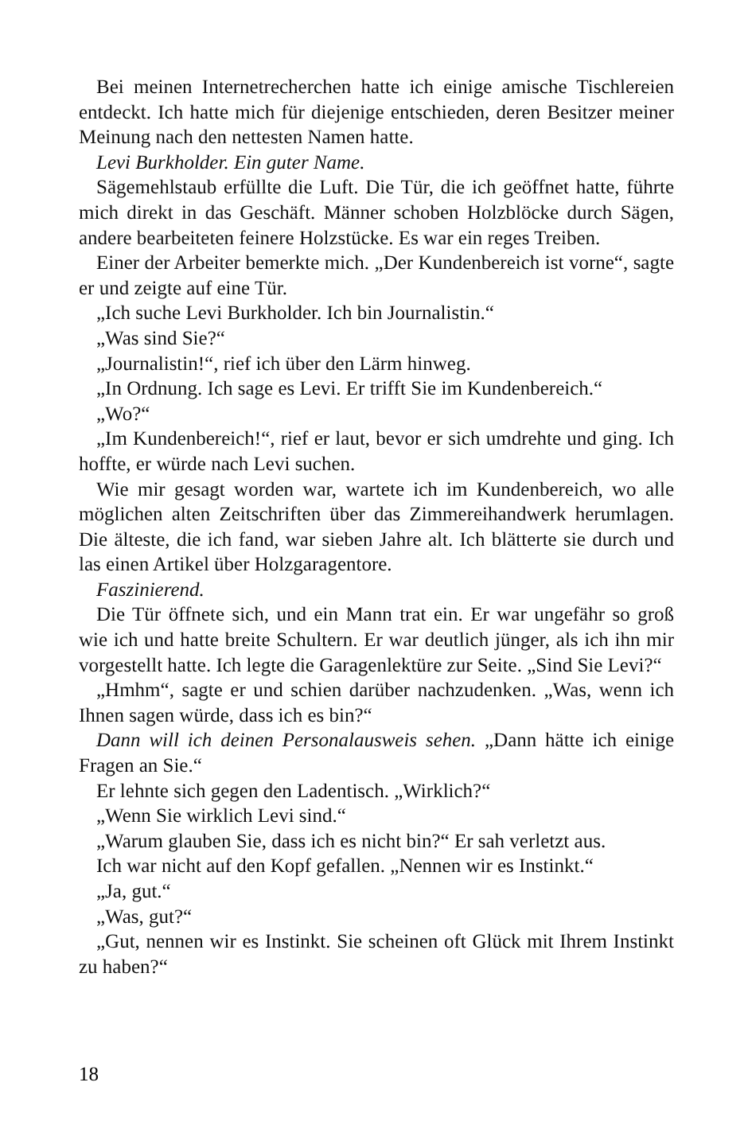Bei meinen Internetrecherchen hatte ich einige amische Tischlereien entdeckt. Ich hatte mich für diejenige entschieden, deren Besitzer meiner Meinung nach den nettesten Namen hatte.
Levi Burkholder. Ein guter Name.
Sägemehlstaub erfüllte die Luft. Die Tür, die ich geöffnet hatte, führte mich direkt in das Geschäft. Männer schoben Holzblöcke durch Sägen, andere bearbeiteten feinere Holzstücke. Es war ein reges Treiben.
Einer der Arbeiter bemerkte mich. „Der Kundenbereich ist vorne“, sagte er und zeigte auf eine Tür.
„Ich suche Levi Burkholder. Ich bin Journalistin.“
„Was sind Sie?“
„Journalistin!“, rief ich über den Lärm hinweg.
„In Ordnung. Ich sage es Levi. Er trifft Sie im Kundenbereich.“
„Wo?“
„Im Kundenbereich!“, rief er laut, bevor er sich umdrehte und ging. Ich hoffte, er würde nach Levi suchen.
Wie mir gesagt worden war, wartete ich im Kundenbereich, wo alle möglichen alten Zeitschriften über das Zimmereihandwerk herumlagen. Die älteste, die ich fand, war sieben Jahre alt. Ich blätterte sie durch und las einen Artikel über Holzgaragentore.
Faszinierend.
Die Tür öffnete sich, und ein Mann trat ein. Er war ungefähr so groß wie ich und hatte breite Schultern. Er war deutlich jünger, als ich ihn mir vorgestellt hatte. Ich legte die Garagenlektüre zur Seite. „Sind Sie Levi?“
„Hmhm“, sagte er und schien darüber nachzudenken. „Was, wenn ich Ihnen sagen würde, dass ich es bin?“
Dann will ich deinen Personalausweis sehen. „Dann hätte ich einige Fragen an Sie.“
Er lehnte sich gegen den Ladentisch. „Wirklich?“
„Wenn Sie wirklich Levi sind.“
„Warum glauben Sie, dass ich es nicht bin?“ Er sah verletzt aus.
Ich war nicht auf den Kopf gefallen. „Nennen wir es Instinkt.“
„Ja, gut.“
„Was, gut?“
„Gut, nennen wir es Instinkt. Sie scheinen oft Glück mit Ihrem Instinkt zu haben?“
18